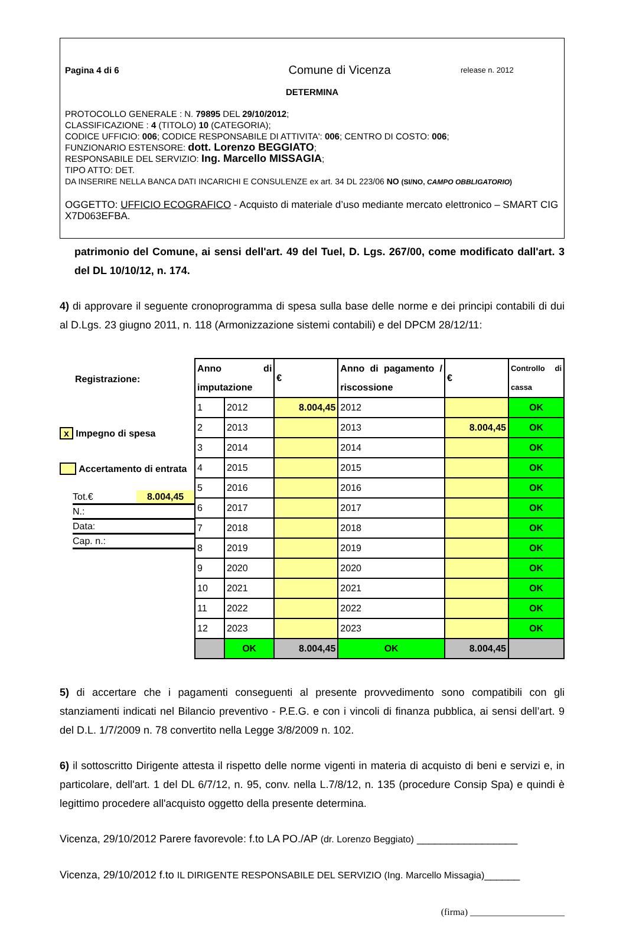Pagina 4 di 6 Comune di Vicenza release n. 2012
DETERMINA
PROTOCOLLO GENERALE : N. 79895 DEL 29/10/2012;
CLASSIFICAZIONE : 4 (TITOLO) 10 (CATEGORIA);
CODICE UFFICIO: 006; CODICE RESPONSABILE DI ATTIVITA': 006; CENTRO DI COSTO: 006;
FUNZIONARIO ESTENSORE: dott. Lorenzo BEGGIATO;
RESPONSABILE DEL SERVIZIO: Ing. Marcello MISSAGIA;
TIPO ATTO: DET.
DA INSERIRE NELLA BANCA DATI INCARICHI E CONSULENZE ex art. 34 DL 223/06 NO (SI/NO, CAMPO OBBLIGATORIO)
OGGETTO: UFFICIO ECOGRAFICO - Acquisto di materiale d’uso mediante mercato elettronico – SMART CIG X7D063EFBA.
patrimonio del Comune, ai sensi dell'art. 49 del Tuel, D. Lgs. 267/00, come modificato dall'art. 3 del DL 10/10/12, n. 174.
4) di approvare il seguente cronoprogramma di spesa sulla base delle norme e dei principi contabili di dui al D.Lgs. 23 giugno 2011, n. 118 (Armonizzazione sistemi contabili) e del DPCM 28/12/11:
Registrazione:
x Impegno di spesa
Accertamento di entrata
Tot.€ 8.004,45
N.:
Data:
Cap. n.:
| Anno di imputazione | | € | Anno di pagamento / riscossione | € | Controllo di cassa |
| --- | --- | --- | --- | --- | --- |
| 1 | 2012 | 8.004,45 | 2012 | | OK |
| 2 | 2013 | | 2013 | 8.004,45 | OK |
| 3 | 2014 | | 2014 | | OK |
| 4 | 2015 | | 2015 | | OK |
| 5 | 2016 | | 2016 | | OK |
| 6 | 2017 | | 2017 | | OK |
| 7 | 2018 | | 2018 | | OK |
| 8 | 2019 | | 2019 | | OK |
| 9 | 2020 | | 2020 | | OK |
| 10 | 2021 | | 2021 | | OK |
| 11 | 2022 | | 2022 | | OK |
| 12 | 2023 | | 2023 | | OK |
| | OK | 8.004,45 | OK | 8.004,45 | |
5) di accertare che i pagamenti conseguenti al presente provvedimento sono compatibili con gli stanziamenti indicati nel Bilancio preventivo - P.E.G. e con i vincoli di finanza pubblica, ai sensi dell’art. 9 del D.L. 1/7/2009 n. 78 convertito nella Legge 3/8/2009 n. 102.
6) il sottoscritto Dirigente attesta il rispetto delle norme vigenti in materia di acquisto di beni e servizi e, in particolare, dell'art. 1 del DL 6/7/12, n. 95, conv. nella L.7/8/12, n. 135 (procedure Consip Spa) e quindi è legittimo procedere all'acquisto oggetto della presente determina.
Vicenza, 29/10/2012 Parere favorevole: f.to LA PO./AP (dr. Lorenzo Beggiato) _________________
Vicenza, 29/10/2012 f.to IL DIRIGENTE RESPONSABILE DEL SERVIZIO (Ing. Marcello Missagia)______
(firma) ____________________